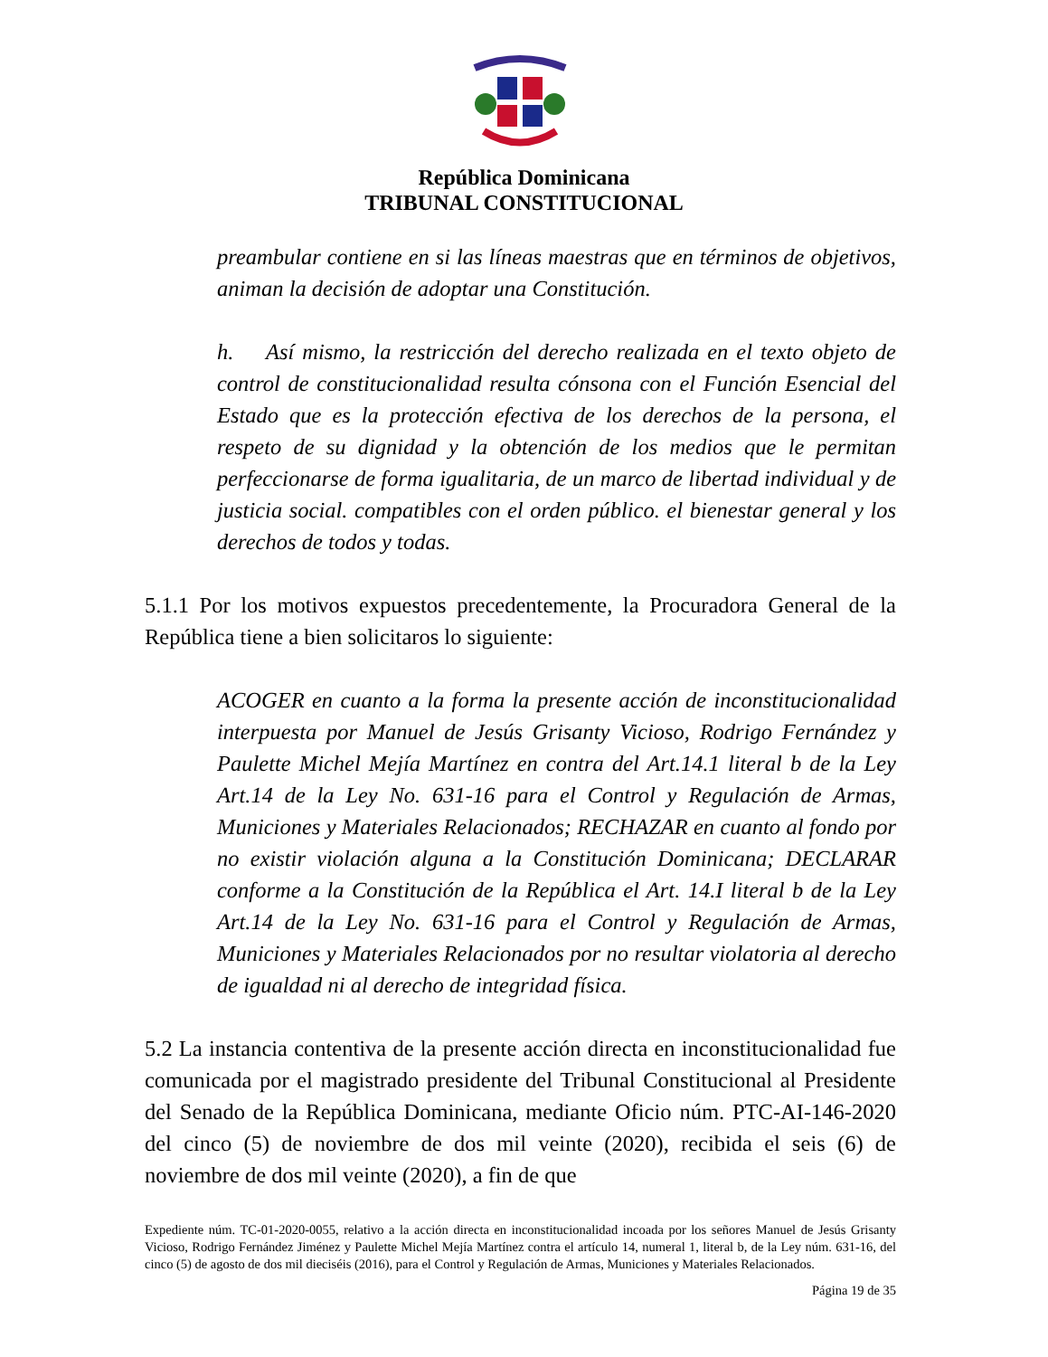República Dominicana
TRIBUNAL CONSTITUCIONAL
preambular contiene en si las líneas maestras que en términos de objetivos, animan la decisión de adoptar una Constitución.
h. Así mismo, la restricción del derecho realizada en el texto objeto de control de constitucionalidad resulta cónsona con el Función Esencial del Estado que es la protección efectiva de los derechos de la persona, el respeto de su dignidad y la obtención de los medios que le permitan perfeccionarse de forma igualitaria, de un marco de libertad individual y de justicia social. compatibles con el orden público. el bienestar general y los derechos de todos y todas.
5.1.1 Por los motivos expuestos precedentemente, la Procuradora General de la República tiene a bien solicitaros lo siguiente:
ACOGER en cuanto a la forma la presente acción de inconstitucionalidad interpuesta por Manuel de Jesús Grisanty Vicioso, Rodrigo Fernández y Paulette Michel Mejía Martínez en contra del Art.14.1 literal b de la Ley Art.14 de la Ley No. 631-16 para el Control y Regulación de Armas, Municiones y Materiales Relacionados; RECHAZAR en cuanto al fondo por no existir violación alguna a la Constitución Dominicana; DECLARAR conforme a la Constitución de la República el Art. 14.I literal b de la Ley Art.14 de la Ley No. 631-16 para el Control y Regulación de Armas, Municiones y Materiales Relacionados por no resultar violatoria al derecho de igualdad ni al derecho de integridad física.
5.2 La instancia contentiva de la presente acción directa en inconstitucionalidad fue comunicada por el magistrado presidente del Tribunal Constitucional al Presidente del Senado de la República Dominicana, mediante Oficio núm. PTC-AI-146-2020 del cinco (5) de noviembre de dos mil veinte (2020), recibida el seis (6) de noviembre de dos mil veinte (2020), a fin de que
Expediente núm. TC-01-2020-0055, relativo a la acción directa en inconstitucionalidad incoada por los señores Manuel de Jesús Grisanty Vicioso, Rodrigo Fernández Jiménez y Paulette Michel Mejía Martínez contra el artículo 14, numeral 1, literal b, de la Ley núm. 631-16, del cinco (5) de agosto de dos mil dieciséis (2016), para el Control y Regulación de Armas, Municiones y Materiales Relacionados.
Página 19 de 35